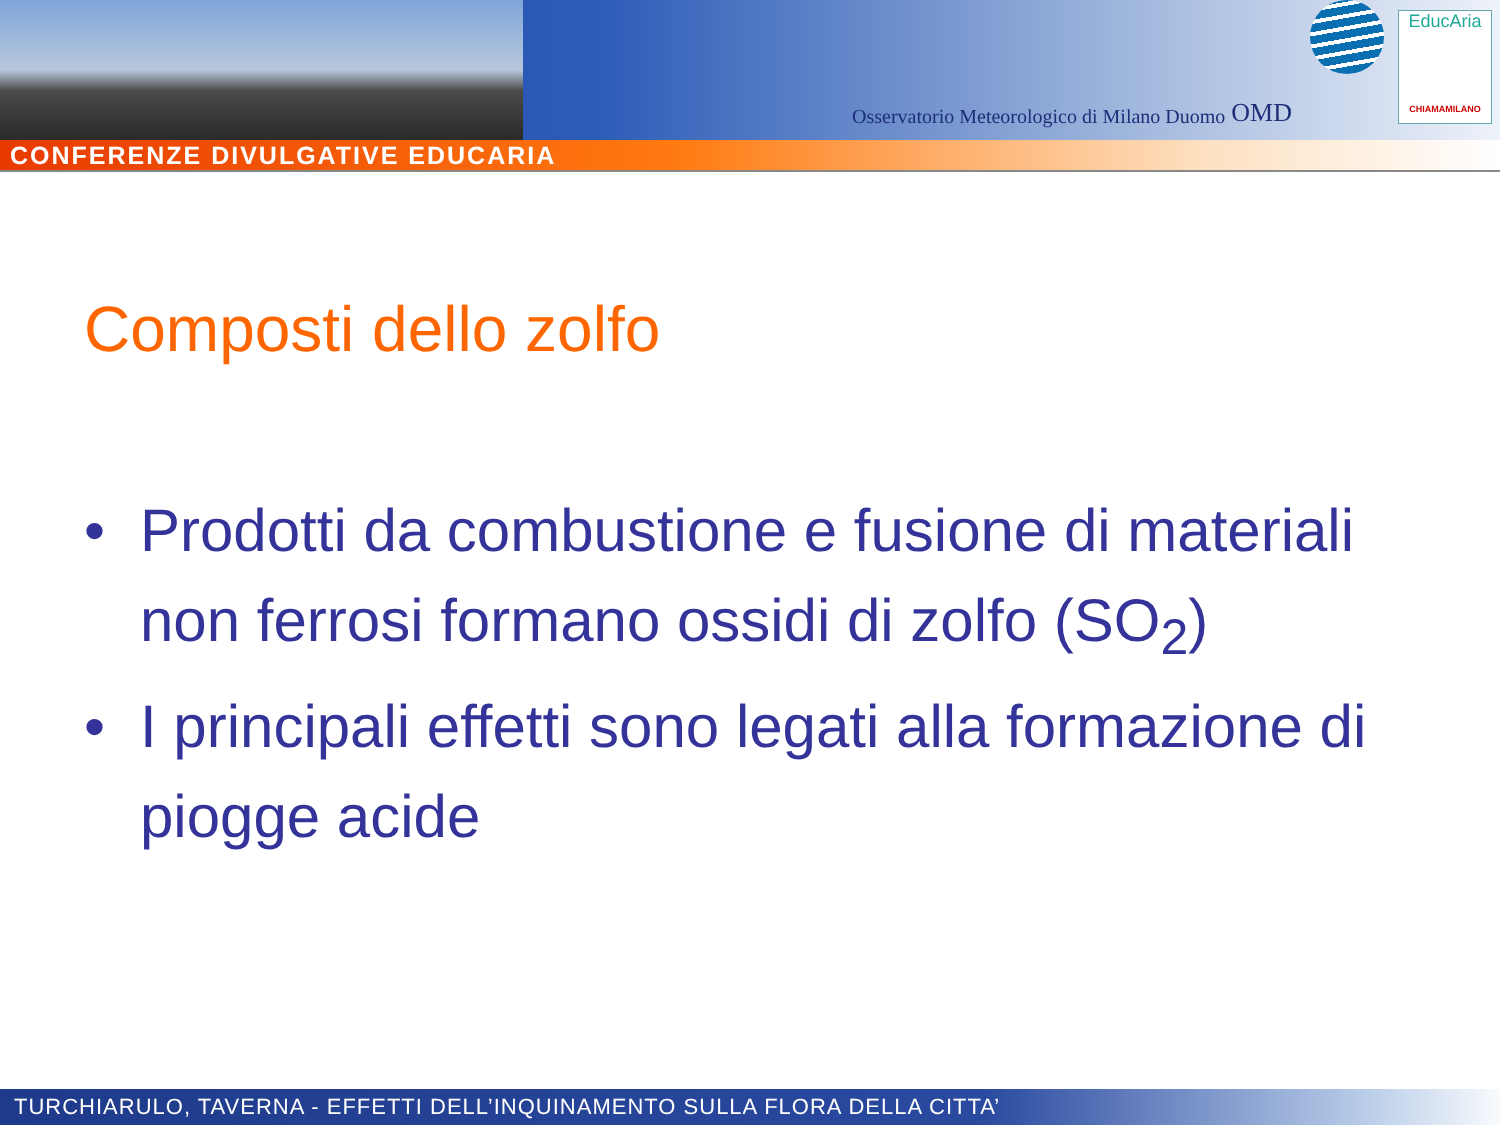Osservatorio Meteorologico di Milano Duomo OMD
EducAria
CHIAMAMILANO
CONFERENZE DIVULGATIVE EDUCARIA
Composti dello zolfo
• Prodotti da combustione e fusione di materiali non ferrosi formano ossidi di zolfo (SO<sub>2</sub>)
• I principali effetti sono legati alla formazione di piogge acide
TURCHIARULO, TAVERNA - EFFETTI DELL’INQUINAMENTO SULLA FLORA DELLA CITTA’